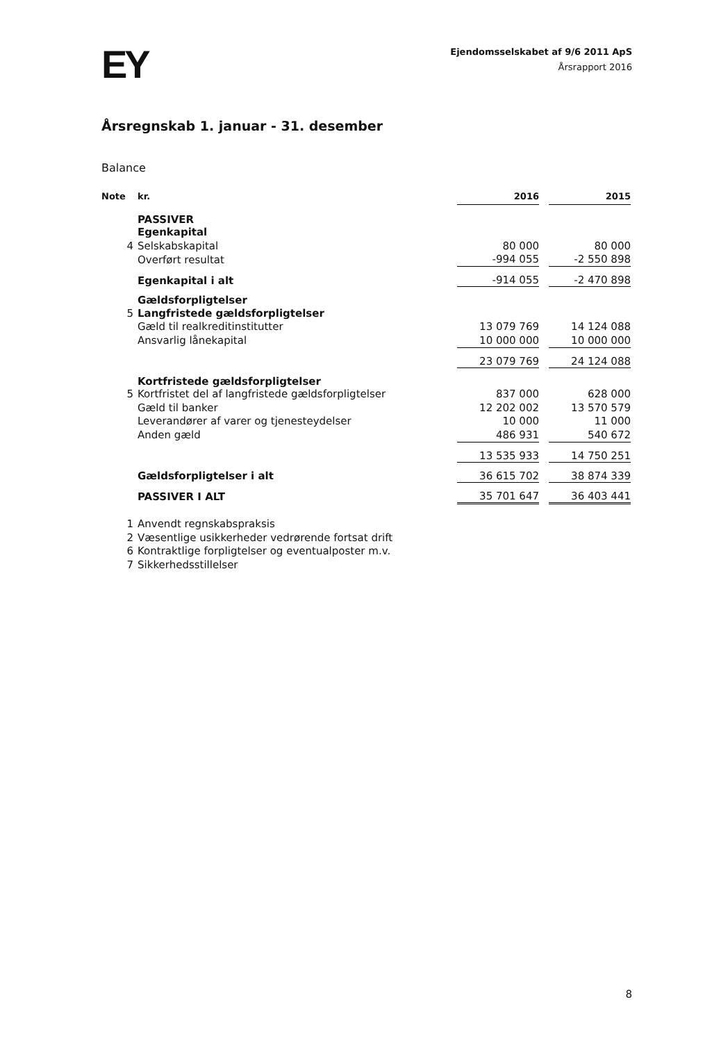EY
Ejendomsselskabet af 9/6 2011 ApS
Årsrapport 2016
Årsregnskab 1. januar - 31. desember
Balance
| Note | kr. | 2016 | | 2015 |
| --- | --- | --- | --- | --- |
| | PASSIVER | | | |
| | Egenkapital | | | |
| 4 | Selskabskapital | 80 000 | | 80 000 |
| | Overført resultat | -994 055 | | -2 550 898 |
| | Egenkapital i alt | -914 055 | | -2 470 898 |
| | Gældsforpligtelser | | | |
| 5 | Langfristede gældsforpligtelser | | | |
| | Gæld til realkreditinstitutter | 13 079 769 | | 14 124 088 |
| | Ansvarlig lånekapital | 10 000 000 | | 10 000 000 |
| | | 23 079 769 | | 24 124 088 |
| | Kortfristede gældsforpligtelser | | | |
| 5 | Kortfristet del af langfristede gældsforpligtelser | 837 000 | | 628 000 |
| | Gæld til banker | 12 202 002 | | 13 570 579 |
| | Leverandører af varer og tjenesteydelser | 10 000 | | 11 000 |
| | Anden gæld | 486 931 | | 540 672 |
| | | 13 535 933 | | 14 750 251 |
| | Gældsforpligtelser i alt | 36 615 702 | | 38 874 339 |
| | PASSIVER I ALT | 35 701 647 | | 36 403 441 |
1 Anvendt regnskabspraksis
2 Væsentlige usikkerheder vedrørende fortsat drift
6 Kontraktlige forpligtelser og eventualposter m.v.
7 Sikkerhedsstillelser
8